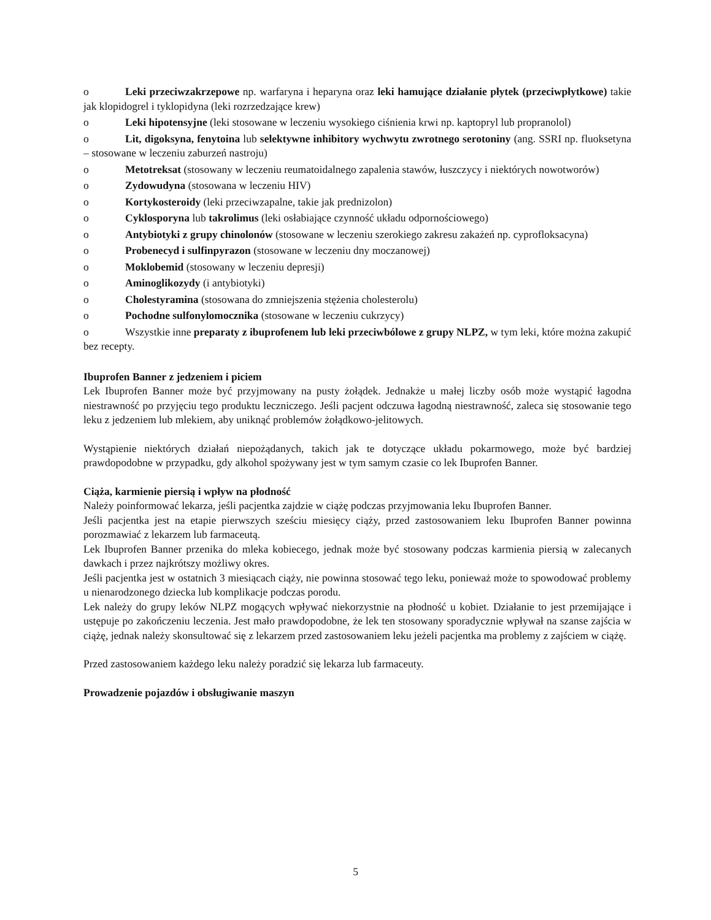o Leki przeciwzakrzepowe np. warfaryna i heparyna oraz leki hamujące działanie płytek (przeciwpłytkowe) takie jak klopidogrel i tyklopidyna (leki rozrzedzające krew)
o Leki hipotensyjne (leki stosowane w leczeniu wysokiego ciśnienia krwi np. kaptopryl lub propranolol)
o Lit, digoksyna, fenytoina lub selektywne inhibitory wychwytu zwrotnego serotoniny (ang. SSRI np. fluoksetyna – stosowane w leczeniu zaburzeń nastroju)
o Metotreksat (stosowany w leczeniu reumatoidalnego zapalenia stawów, łuszczycy i niektórych nowotworów)
o Zydowudyna (stosowana w leczeniu HIV)
o Kortykosteroidy (leki przeciwzapalne, takie jak prednizolon)
o Cyklosporyna lub takrolimus (leki osłabiające czynność układu odpornościowego)
o Antybiotyki z grupy chinolonów (stosowane w leczeniu szerokiego zakresu zakażeń np. cyprofloksacyna)
o Probenecyd i sulfinpyrazon (stosowane w leczeniu dny moczanowej)
o Moklobemid (stosowany w leczeniu depresji)
o Aminoglikozydy (i antybiotyki)
o Cholestyramina (stosowana do zmniejszenia stężenia cholesterolu)
o Pochodne sulfonylomocznika (stosowane w leczeniu cukrzycy)
o Wszystkie inne preparaty z ibuprofenem lub leki przeciwbólowe z grupy NLPZ, w tym leki, które można zakupić bez recepty.
Ibuprofen Banner z jedzeniem i piciem
Lek Ibuprofen Banner może być przyjmowany na pusty żołądek. Jednakże u małej liczby osób może wystąpić łagodna niestrawność po przyjęciu tego produktu leczniczego. Jeśli pacjent odczuwa łagodną niestrawność, zaleca się stosowanie tego leku z jedzeniem lub mlekiem, aby uniknąć problemów żołądkowo-jelitowych.
Wystąpienie niektórych działań niepożądanych, takich jak te dotyczące układu pokarmowego, może być bardziej prawdopodobne w przypadku, gdy alkohol spożywany jest w tym samym czasie co lek Ibuprofen Banner.
Ciąża, karmienie piersią i wpływ na płodność
Należy poinformować lekarza, jeśli pacjentka zajdzie w ciążę podczas przyjmowania leku Ibuprofen Banner.
Jeśli pacjentka jest na etapie pierwszych sześciu miesięcy ciąży, przed zastosowaniem leku Ibuprofen Banner powinna porozmawiać z lekarzem lub farmaceutą.
Lek Ibuprofen Banner przenika do mleka kobiecego, jednak może być stosowany podczas karmienia piersią w zalecanych dawkach i przez najkrótszy możliwy okres.
Jeśli pacjentka jest w ostatnich 3 miesiącach ciąży, nie powinna stosować tego leku, ponieważ może to spowodować problemy u nienarodzonego dziecka lub komplikacje podczas porodu.
Lek należy do grupy leków NLPZ mogących wpływać niekorzystnie na płodność u kobiet. Działanie to jest przemijające i ustępuje po zakończeniu leczenia. Jest mało prawdopodobne, że lek ten stosowany sporadycznie wpływał na szanse zajścia w ciążę, jednak należy skonsultować się z lekarzem przed zastosowaniem leku jeżeli pacjentka ma problemy z zajściem w ciążę.
Przed zastosowaniem każdego leku należy poradzić się lekarza lub farmaceuty.
Prowadzenie pojazdów i obsługiwanie maszyn
5